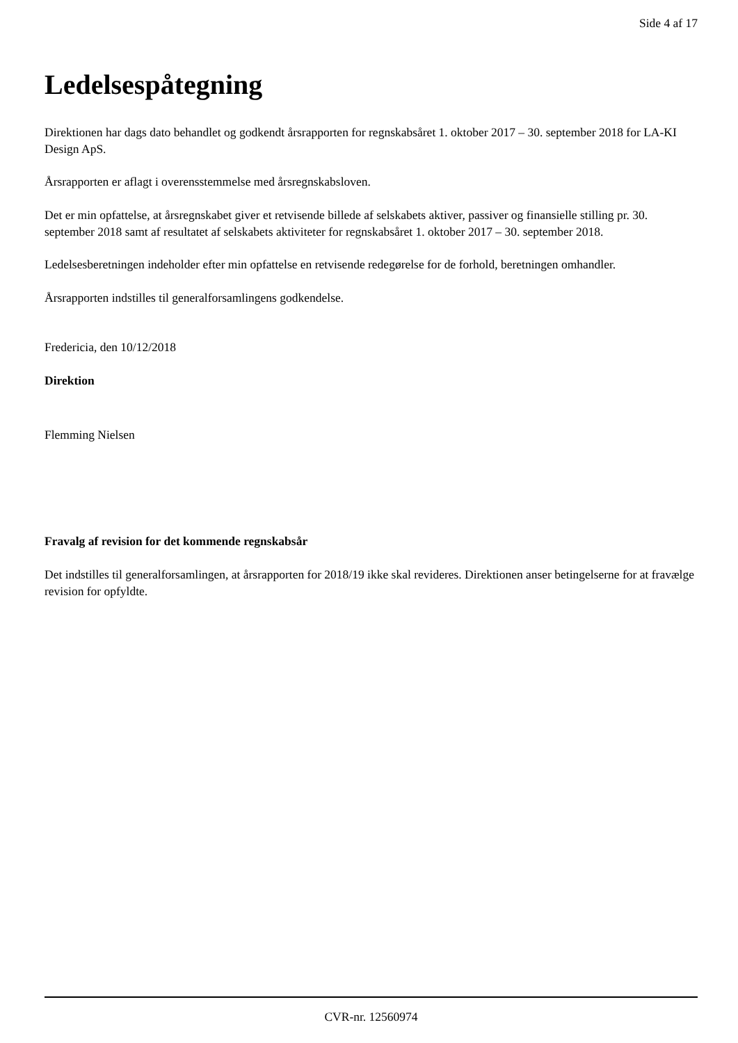Side 4 af 17
Ledelsespåtegning
Direktionen har dags dato behandlet og godkendt årsrapporten for regnskabsåret 1. oktober 2017 – 30. september 2018 for LA-KI Design ApS.
Årsrapporten er aflagt i overensstemmelse med årsregnskabsloven.
Det er min opfattelse, at årsregnskabet giver et retvisende billede af selskabets aktiver, passiver og finansielle stilling pr. 30. september 2018 samt af resultatet af selskabets aktiviteter for regnskabsåret 1. oktober 2017 – 30. september 2018.
Ledelsesberetningen indeholder efter min opfattelse en retvisende redegørelse for de forhold, beretningen omhandler.
Årsrapporten indstilles til generalforsamlingens godkendelse.
Fredericia, den 10/12/2018
Direktion
Flemming Nielsen
Fravalg af revision for det kommende regnskabsår
Det indstilles til generalforsamlingen, at årsrapporten for 2018/19 ikke skal revideres. Direktionen anser betingelserne for at fravælge revision for opfyldte.
CVR-nr. 12560974